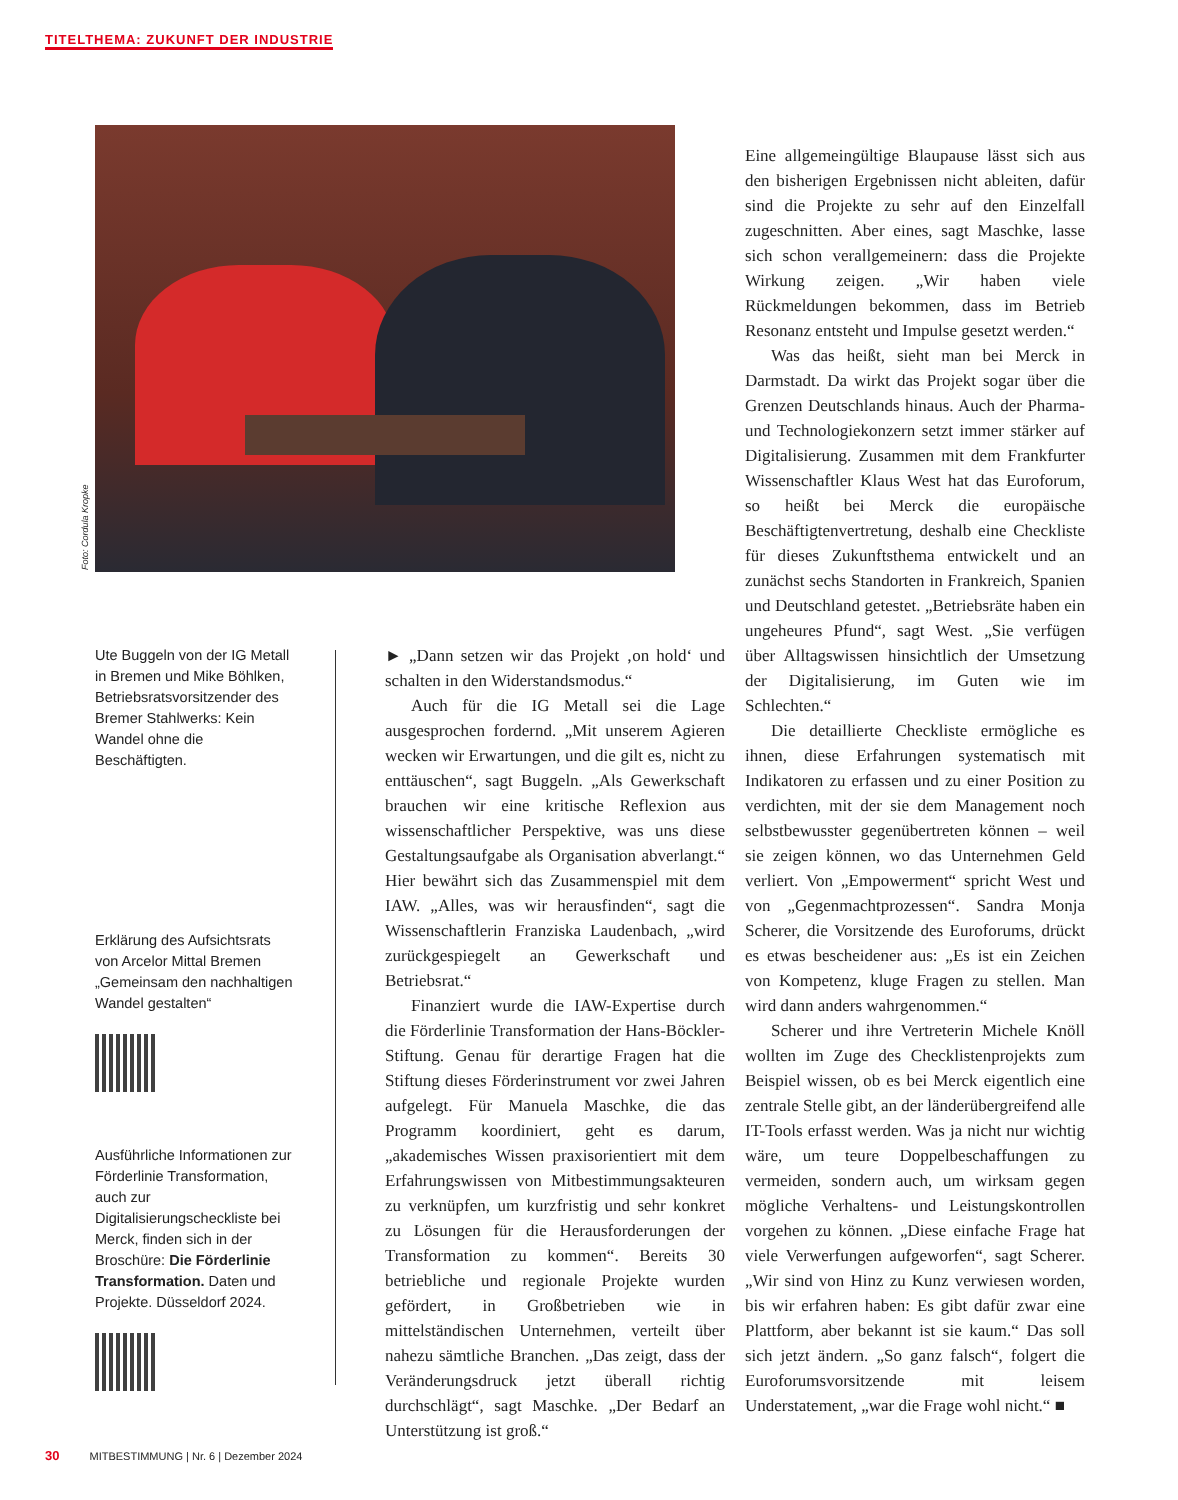TITELTHEMA: ZUKUNFT DER INDUSTRIE
Foto: Cordula Kropke
Ute Buggeln von der IG Metall in Bremen und Mike Böhlken, Betriebsratsvorsitzender des Bremer Stahlwerks: Kein Wandel ohne die Beschäftigten.
Erklärung des Aufsichtsrats von Arcelor Mittal Bremen „Gemeinsam den nachhaltigen Wandel gestalten“
Ausführliche Informationen zur Förderlinie Transformation, auch zur Digitalisierungscheckliste bei Merck, finden sich in der Broschüre: Die Förderlinie Transformation. Daten und Projekte. Düsseldorf 2024.
► „Dann setzen wir das Projekt ‚on hold‘ und schalten in den Widerstandsmodus.“
Auch für die IG Metall sei die Lage ausgesprochen fordernd. „Mit unserem Agieren wecken wir Erwartungen, und die gilt es, nicht zu enttäuschen“, sagt Buggeln. „Als Gewerkschaft brauchen wir eine kritische Reflexion aus wissenschaftlicher Perspektive, was uns diese Gestaltungsaufgabe als Organisation abverlangt.“ Hier bewährt sich das Zusammenspiel mit dem IAW. „Alles, was wir herausfinden“, sagt die Wissenschaftlerin Franziska Laudenbach, „wird zurückgespiegelt an Gewerkschaft und Betriebsrat.“
Finanziert wurde die IAW-Expertise durch die Förderlinie Transformation der Hans-Böckler-Stiftung. Genau für derartige Fragen hat die Stiftung dieses Förderinstrument vor zwei Jahren aufgelegt. Für Manuela Maschke, die das Programm koordiniert, geht es darum, „akademisches Wissen praxisorientiert mit dem Erfahrungswissen von Mitbestimmungsakteuren zu verknüpfen, um kurzfristig und sehr konkret zu Lösungen für die Herausforderungen der Transformation zu kommen“. Bereits 30 betriebliche und regionale Projekte wurden gefördert, in Großbetrieben wie in mittelständischen Unternehmen, verteilt über nahezu sämtliche Branchen. „Das zeigt, dass der Veränderungsdruck jetzt überall richtig durchschlägt“, sagt Maschke. „Der Bedarf an Unterstützung ist groß.“
Eine allgemeingültige Blaupause lässt sich aus den bisherigen Ergebnissen nicht ableiten, dafür sind die Projekte zu sehr auf den Einzelfall zugeschnitten. Aber eines, sagt Maschke, lasse sich schon verallgemeinern: dass die Projekte Wirkung zeigen. „Wir haben viele Rückmeldungen bekommen, dass im Betrieb Resonanz entsteht und Impulse gesetzt werden.“
Was das heißt, sieht man bei Merck in Darmstadt. Da wirkt das Projekt sogar über die Grenzen Deutschlands hinaus. Auch der Pharma- und Technologiekonzern setzt immer stärker auf Digitalisierung. Zusammen mit dem Frankfurter Wissenschaftler Klaus West hat das Euroforum, so heißt bei Merck die europäische Beschäftigtenvertretung, deshalb eine Checkliste für dieses Zukunftsthema entwickelt und an zunächst sechs Standorten in Frankreich, Spanien und Deutschland getestet. „Betriebsräte haben ein ungeheures Pfund“, sagt West. „Sie verfügen über Alltagswissen hinsichtlich der Umsetzung der Digitalisierung, im Guten wie im Schlechten.“
Die detaillierte Checkliste ermögliche es ihnen, diese Erfahrungen systematisch mit Indikatoren zu erfassen und zu einer Position zu verdichten, mit der sie dem Management noch selbstbewusster gegenübertreten können – weil sie zeigen können, wo das Unternehmen Geld verliert. Von „Empowerment“ spricht West und von „Gegenmachtprozessen“. Sandra Monja Scherer, die Vorsitzende des Euroforums, drückt es etwas bescheidener aus: „Es ist ein Zeichen von Kompetenz, kluge Fragen zu stellen. Man wird dann anders wahrgenommen.“
Scherer und ihre Vertreterin Michele Knöll wollten im Zuge des Checklistenprojekts zum Beispiel wissen, ob es bei Merck eigentlich eine zentrale Stelle gibt, an der länderübergreifend alle IT-Tools erfasst werden. Was ja nicht nur wichtig wäre, um teure Doppelbeschaffungen zu vermeiden, sondern auch, um wirksam gegen mögliche Verhaltens- und Leistungskontrollen vorgehen zu können. „Diese einfache Frage hat viele Verwerfungen aufgeworfen“, sagt Scherer. „Wir sind von Hinz zu Kunz verwiesen worden, bis wir erfahren haben: Es gibt dafür zwar eine Plattform, aber bekannt ist sie kaum.“ Das soll sich jetzt ändern. „So ganz falsch“, folgert die Euroforumsvorsitzende mit leisem Understatement, „war die Frage wohl nicht.“ ■
30 MITBESTIMMUNG | Nr. 6 | Dezember 2024